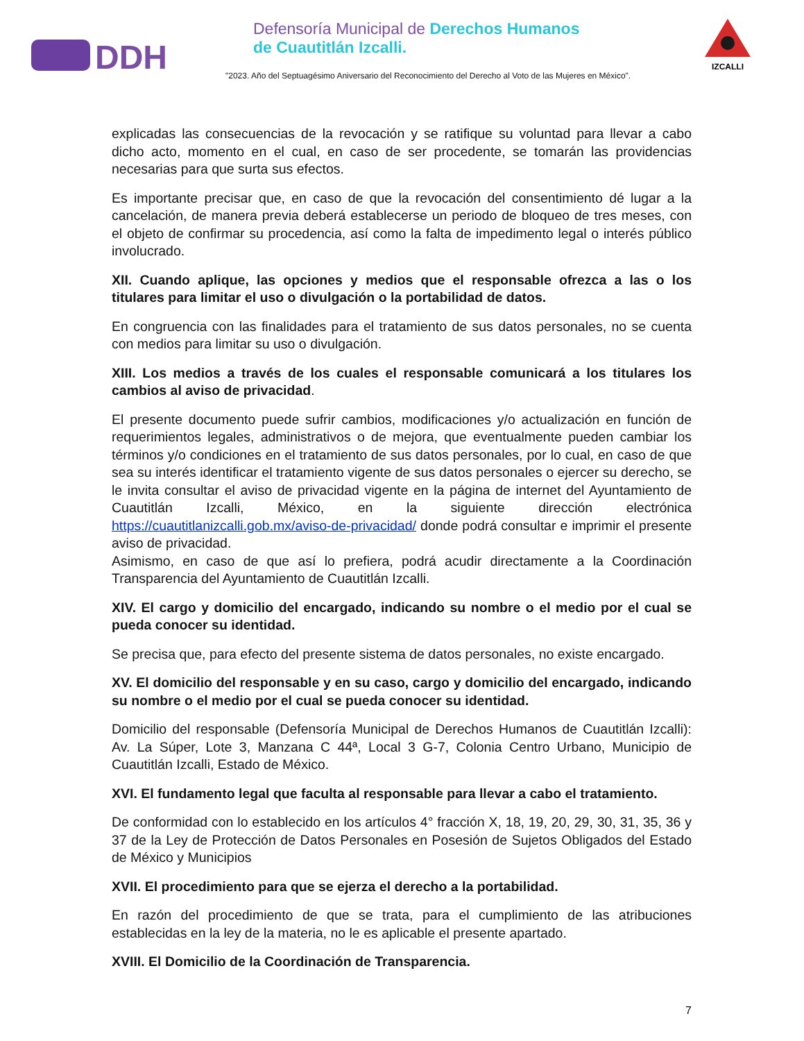DDH
Defensoría Municipal de Derechos Humanos
de Cuautitlán Izcalli.
"2023. Año del Septuagésimo Aniversario del Reconocimiento del Derecho al Voto de las Mujeres en México".
IZCALLI
explicadas las consecuencias de la revocación y se ratifique su voluntad para llevar a cabo dicho acto, momento en el cual, en caso de ser procedente, se tomarán las providencias necesarias para que surta sus efectos.
Es importante precisar que, en caso de que la revocación del consentimiento dé lugar a la cancelación, de manera previa deberá establecerse un periodo de bloqueo de tres meses, con el objeto de confirmar su procedencia, así como la falta de impedimento legal o interés público involucrado.
XII. Cuando aplique, las opciones y medios que el responsable ofrezca a las o los titulares para limitar el uso o divulgación o la portabilidad de datos.
En congruencia con las finalidades para el tratamiento de sus datos personales, no se cuenta con medios para limitar su uso o divulgación.
XIII. Los medios a través de los cuales el responsable comunicará a los titulares los cambios al aviso de privacidad.
El presente documento puede sufrir cambios, modificaciones y/o actualización en función de requerimientos legales, administrativos o de mejora, que eventualmente pueden cambiar los términos y/o condiciones en el tratamiento de sus datos personales, por lo cual, en caso de que sea su interés identificar el tratamiento vigente de sus datos personales o ejercer su derecho, se le invita consultar el aviso de privacidad vigente en la página de internet del Ayuntamiento de Cuautitlán Izcalli, México, en la siguiente dirección electrónica https://cuautitlanizcalli.gob.mx/aviso-de-privacidad/ donde podrá consultar e imprimir el presente aviso de privacidad.
Asimismo, en caso de que así lo prefiera, podrá acudir directamente a la Coordinación Transparencia del Ayuntamiento de Cuautitlán Izcalli.
XIV. El cargo y domicilio del encargado, indicando su nombre o el medio por el cual se pueda conocer su identidad.
Se precisa que, para efecto del presente sistema de datos personales, no existe encargado.
XV. El domicilio del responsable y en su caso, cargo y domicilio del encargado, indicando su nombre o el medio por el cual se pueda conocer su identidad.
Domicilio del responsable (Defensoría Municipal de Derechos Humanos de Cuautitlán Izcalli): Av. La Súper, Lote 3, Manzana C 44ª, Local 3 G-7, Colonia Centro Urbano, Municipio de Cuautitlán Izcalli, Estado de México.
XVI. El fundamento legal que faculta al responsable para llevar a cabo el tratamiento.
De conformidad con lo establecido en los artículos 4° fracción X, 18, 19, 20, 29, 30, 31, 35, 36 y 37 de la Ley de Protección de Datos Personales en Posesión de Sujetos Obligados del Estado de México y Municipios
XVII. El procedimiento para que se ejerza el derecho a la portabilidad.
En razón del procedimiento de que se trata, para el cumplimiento de las atribuciones establecidas en la ley de la materia, no le es aplicable el presente apartado.
XVIII. El Domicilio de la Coordinación de Transparencia.
7